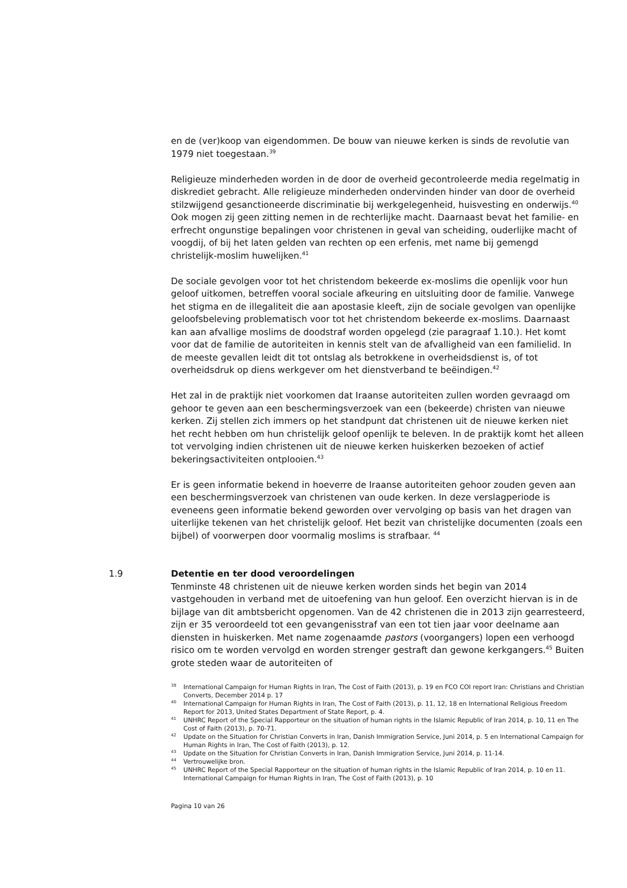en de (ver)koop van eigendommen. De bouw van nieuwe kerken is sinds de revolutie van 1979 niet toegestaan.<sup>39</sup>
Religieuze minderheden worden in de door de overheid gecontroleerde media regelmatig in diskrediet gebracht. Alle religieuze minderheden ondervinden hinder van door de overheid stilzwijgend gesanctioneerde discriminatie bij werkgelegenheid, huisvesting en onderwijs.<sup>40</sup> Ook mogen zij geen zitting nemen in de rechterlijke macht. Daarnaast bevat het familie- en erfrecht ongunstige bepalingen voor christenen in geval van scheiding, ouderlijke macht of voogdij, of bij het laten gelden van rechten op een erfenis, met name bij gemengd christelijk-moslim huwelijken.<sup>41</sup>
De sociale gevolgen voor tot het christendom bekeerde ex-moslims die openlijk voor hun geloof uitkomen, betreffen vooral sociale afkeuring en uitsluiting door de familie. Vanwege het stigma en de illegaliteit die aan apostasie kleeft, zijn de sociale gevolgen van openlijke geloofsbeleving problematisch voor tot het christendom bekeerde ex-moslims. Daarnaast kan aan afvallige moslims de doodstraf worden opgelegd (zie paragraaf 1.10.). Het komt voor dat de familie de autoriteiten in kennis stelt van de afvalligheid van een familielid. In de meeste gevallen leidt dit tot ontslag als betrokkene in overheidsdienst is, of tot overheidsdruk op diens werkgever om het dienstverband te beëindigen.<sup>42</sup>
Het zal in de praktijk niet voorkomen dat Iraanse autoriteiten zullen worden gevraagd om gehoor te geven aan een beschermingsverzoek van een (bekeerde) christen van nieuwe kerken. Zij stellen zich immers op het standpunt dat christenen uit de nieuwe kerken niet het recht hebben om hun christelijk geloof openlijk te beleven. In de praktijk komt het alleen tot vervolging indien christenen uit de nieuwe kerken huiskerken bezoeken of actief bekeringsactiviteiten ontplooien.<sup>43</sup>
Er is geen informatie bekend in hoeverre de Iraanse autoriteiten gehoor zouden geven aan een beschermingsverzoek van christenen van oude kerken. In deze verslagperiode is eveneens geen informatie bekend geworden over vervolging op basis van het dragen van uiterlijke tekenen van het christelijk geloof. Het bezit van christelijke documenten (zoals een bijbel) of voorwerpen door voormalig moslims is strafbaar. <sup>44</sup>
1.9 Detentie en ter dood veroordelingen
Tenminste 48 christenen uit de nieuwe kerken worden sinds het begin van 2014 vastgehouden in verband met de uitoefening van hun geloof. Een overzicht hiervan is in de bijlage van dit ambtsbericht opgenomen. Van de 42 christenen die in 2013 zijn gearresteerd, zijn er 35 veroordeeld tot een gevangenisstraf van een tot tien jaar voor deelname aan diensten in huiskerken. Met name zogenaamde pastors (voorgangers) lopen een verhoogd risico om te worden vervolgd en worden strenger gestraft dan gewone kerkgangers.<sup>45</sup> Buiten grote steden waar de autoriteiten of
<sup>39</sup> International Campaign for Human Rights in Iran, The Cost of Faith (2013), p. 19 en FCO COI report Iran: Christians and Christian Converts, December 2014 p. 17
<sup>40</sup> International Campaign for Human Rights in Iran, The Cost of Faith (2013), p. 11, 12, 18 en International Religious Freedom Report for 2013, United States Department of State Report, p. 4.
<sup>41</sup> UNHRC Report of the Special Rapporteur on the situation of human rights in the Islamic Republic of Iran 2014, p. 10, 11 en The Cost of Faith (2013), p. 70-71.
<sup>42</sup> Update on the Situation for Christian Converts in Iran, Danish Immigration Service, Juni 2014, p. 5 en International Campaign for Human Rights in Iran, The Cost of Faith (2013), p. 12.
<sup>43</sup> Update on the Situation for Christian Converts in Iran, Danish Immigration Service, Juni 2014, p. 11-14.
<sup>44</sup> Vertrouwelijke bron.
<sup>45</sup> UNHRC Report of the Special Rapporteur on the situation of human rights in the Islamic Republic of Iran 2014, p. 10 en 11. International Campaign for Human Rights in Iran, The Cost of Faith (2013), p. 10
Pagina 10 van 26